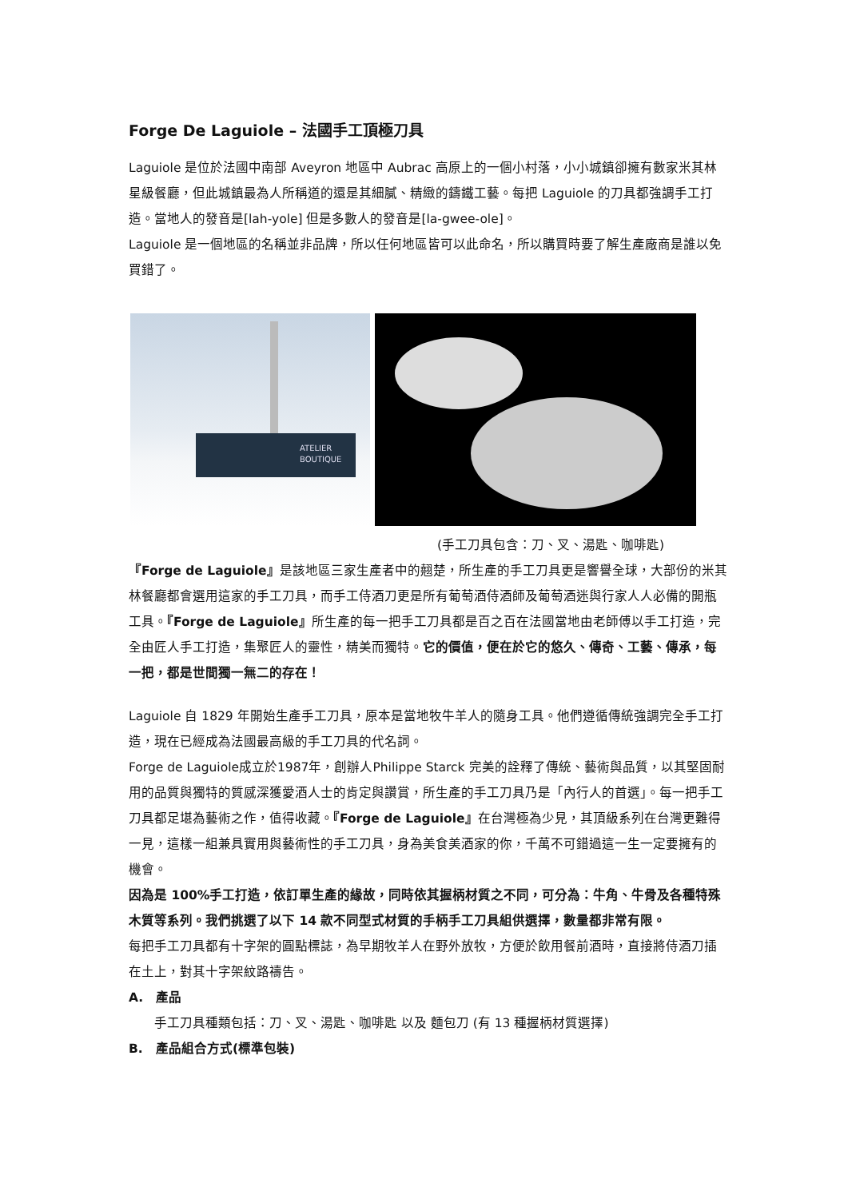Forge De Laguiole – 法國手工頂極刀具
Laguiole 是位於法國中南部 Aveyron 地區中 Aubrac 高原上的一個小村落，小小城鎮卻擁有數家米其林星級餐廳，但此城鎮最為人所稱道的還是其細膩、精緻的鑄鐵工藝。每把 Laguiole 的刀具都強調手工打造。當地人的發音是[lah-yole] 但是多數人的發音是[la-gwee-ole]。
Laguiole 是一個地區的名稱並非品牌，所以任何地區皆可以此命名，所以購買時要了解生產廠商是誰以免買錯了。
ATELIER
BOUTIQUE
(手工刀具包含：刀、叉、湯匙、咖啡匙)
『Forge de Laguiole』是該地區三家生產者中的翹楚，所生產的手工刀具更是響譽全球，大部份的米其林餐廳都會選用這家的手工刀具，而手工侍酒刀更是所有葡萄酒侍酒師及葡萄酒迷與行家人人必備的開瓶工具。『Forge de Laguiole』所生產的每一把手工刀具都是百之百在法國當地由老師傅以手工打造，完全由匠人手工打造，集聚匠人的靈性，精美而獨特。它的價值，便在於它的悠久、傳奇、工藝、傳承，每一把，都是世間獨一無二的存在！
Laguiole 自 1829 年開始生產手工刀具，原本是當地牧牛羊人的隨身工具。他們遵循傳統強調完全手工打造，現在已經成為法國最高級的手工刀具的代名詞。
Forge de Laguiole成立於1987年，創辦人Philippe Starck 完美的詮釋了傳統、藝術與品質，以其堅固耐用的品質與獨特的質感深獲愛酒人士的肯定與讚賞，所生產的手工刀具乃是「內行人的首選」。每一把手工刀具都足堪為藝術之作，值得收藏。『Forge de Laguiole』在台灣極為少見，其頂級系列在台灣更難得一見，這樣一組兼具實用與藝術性的手工刀具，身為美食美酒家的你，千萬不可錯過這一生一定要擁有的機會。
因為是 100%手工打造，依訂單生產的緣故，同時依其握柄材質之不同，可分為：牛角、牛骨及各種特殊木質等系列。我們挑選了以下 14 款不同型式材質的手柄手工刀具組供選擇，數量都非常有限。
每把手工刀具都有十字架的圓點標誌，為早期牧羊人在野外放牧，方便於飲用餐前酒時，直接將侍酒刀插在土上，對其十字架紋路禱告。
A. 產品
手工刀具種類包括：刀、叉、湯匙、咖啡匙 以及 麵包刀 (有 13 種握柄材質選擇)
B. 產品組合方式(標準包裝)